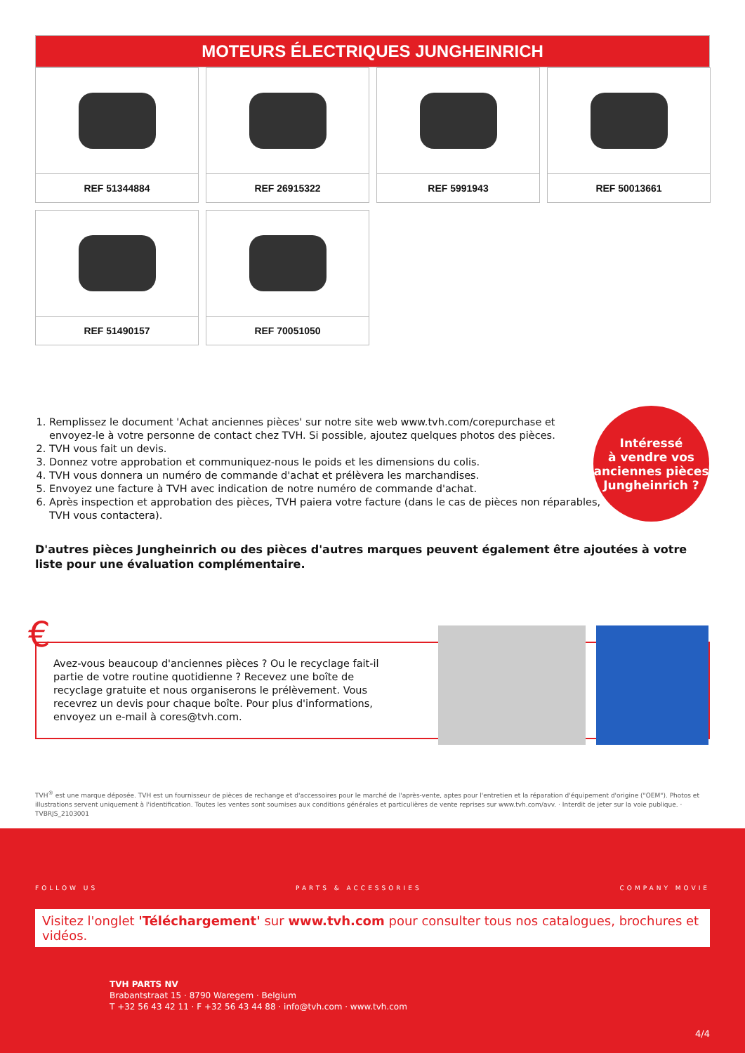MOTEURS ÉLECTRIQUES JUNGHEINRICH
REF 51344884
REF 26915322
REF 5991943
REF 50013661
REF 51490157
REF 70051050
1. Remplissez le document 'Achat anciennes pièces' sur notre site web www.tvh.com/corepurchase et envoyez-le à votre personne de contact chez TVH. Si possible, ajoutez quelques photos des pièces.
2. TVH vous fait un devis.
3. Donnez votre approbation et communiquez-nous le poids et les dimensions du colis.
4. TVH vous donnera un numéro de commande d'achat et prélèvera les marchandises.
5. Envoyez une facture à TVH avec indication de notre numéro de commande d'achat.
6. Après inspection et approbation des pièces, TVH paiera votre facture (dans le cas de pièces non réparables, TVH vous contactera).
Intéressé
à vendre vos
anciennes pièces
Jungheinrich ?
D'autres pièces Jungheinrich ou des pièces d'autres marques peuvent également être ajoutées à votre liste pour une évaluation complémentaire.
€
Avez-vous beaucoup d'anciennes pièces ? Ou le recyclage fait-il partie de votre routine quotidienne ? Recevez une boîte de recyclage gratuite et nous organiserons le prélèvement. Vous recevrez un devis pour chaque boîte. Pour plus d'informations, envoyez un e-mail à cores@tvh.com.
TVH<sup>®</sup> est une marque déposée. TVH est un fournisseur de pièces de rechange et d'accessoires pour le marché de l'après-vente, aptes pour l'entretien et la réparation d'équipement d'origine ("OEM"). Photos et illustrations servent uniquement à l'identification. Toutes les ventes sont soumises aux conditions générales et particulières de vente reprises sur www.tvh.com/avv. · Interdit de jeter sur la voie publique. · TVBRJS_2103001
FOLLOW US PARTS & ACCESSORIES COMPANY MOVIE
Visitez l'onglet 'Téléchargement' sur www.tvh.com pour consulter tous nos catalogues, brochures et vidéos.
TVH PARTS NV
Brabantstraat 15 · 8790 Waregem · Belgium
T +32 56 43 42 11 · F +32 56 43 44 88 · info@tvh.com · www.tvh.com
4/4